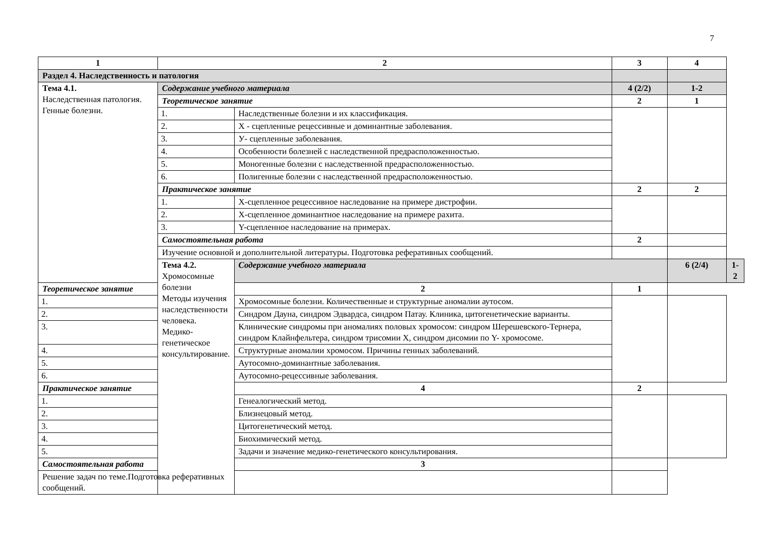7
| 1 | 2 | | 3 | 4 | |
| --- | --- | --- | --- | --- | --- |
| Раздел 4. Наследственность и патология | | | | | |
| Тема 4.1. Наследственная патология. Генные болезни. | Содержание учебного материала | | 4 (2/2) | 1-2 | |
| | Теоретическое занятие | | 2 | 1 | |
| | 1. | Наследственные болезни и их классификация. | | | |
| | 2. | Х - сцепленные рецессивные и доминантные заболевания. | | | |
| | 3. | У- сцепленные заболевания. | | | |
| | 4. | Особенности болезней с наследственной предрасположенностью. | | | |
| | 5. | Моногенные болезни с наследственной предрасположенностью. | | | |
| | 6. | Полигенные болезни с наследственной предрасположенностью. | | | |
| | Практическое занятие | | 2 | 2 | |
| | 1. | Х-сцепленное рецессивное наследование на примере дистрофии. | | | |
| | 2. | Х-сцепленное доминантное наследование на примере рахита. | | | |
| | 3. | Y-сцепленное наследование на примерах. | | | |
| | Самостоятельная работа | | 2 | | |
| | Изучение основной и дополнительной литературы. Подготовка реферативных сообщений. | | | | |
| | Тема 4.2. Хромосомные болезни Методы изучения наследственности человека. Медико-генетическое консультирование. | Содержание учебного материала | | 6 (2/4) | 1-2 |
| Теоретическое занятие | | 2 | 1 | | |
| 1. | | Хромосомные болезни. Количественные и структурные аномалии аутосом. | | | |
| 2. | | Синдром Дауна, синдром Эдвардса, синдром Патау. Клиника, цитогенетические варианты. | | | |
| 3. | | Клинические синдромы при аномалиях половых хромосом: синдром Шерешевского-Тернера, синдром Клайнфельтера, синдром трисомии Х, синдром дисомии по Y- хромосоме. | | | |
| 4. | | Структурные аномалии хромосом. Причины генных заболеваний. | | | |
| 5. | | Аутосомно-доминантные заболевания. | | | |
| 6. | | Аутосомно-рецессивные заболевания. | | | |
| Практическое занятие | | 4 | 2 | | |
| 1. | | Генеалогический метод. | | | |
| 2. | | Близнецовый метод. | | | |
| 3. | | Цитогенетический метод. | | | |
| 4. | | Биохимический метод. | | | |
| 5. | | Задачи и значение медико-генетического консультирования. | | | |
| Самостоятельная работа | | 3 | | | |
| Решение задач по теме.Подготовка реферативных сообщений. | | | | | |